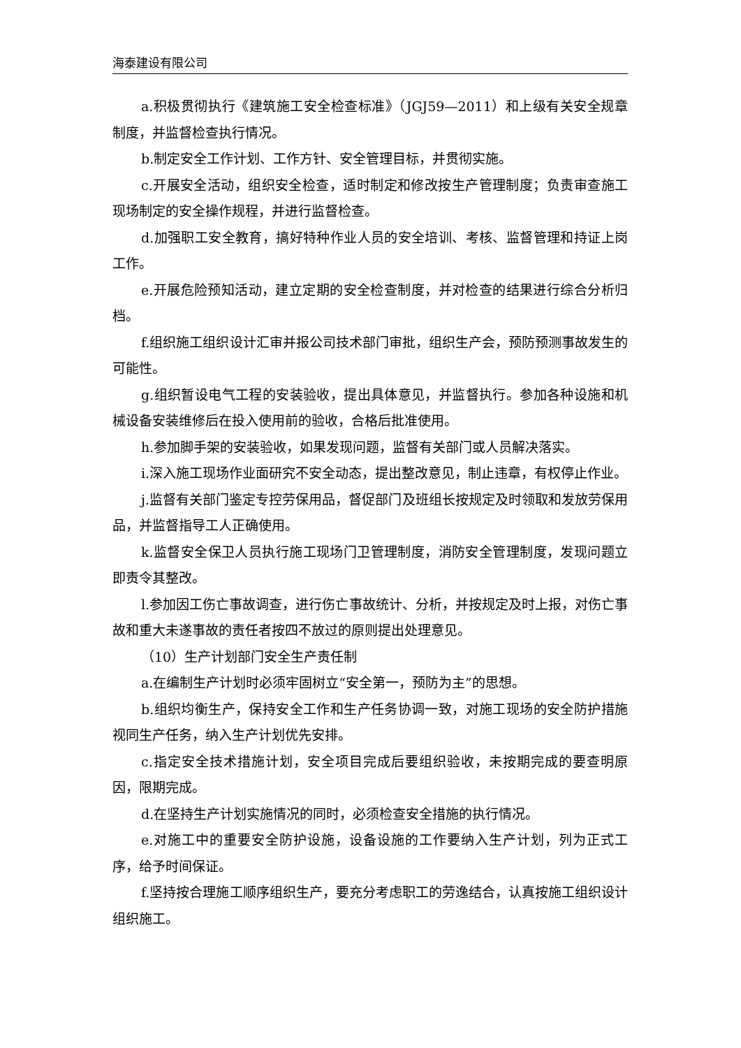海泰建设有限公司
a.积极贯彻执行《建筑施工安全检查标准》（JGJ59—2011）和上级有关安全规章制度，并监督检查执行情况。
b.制定安全工作计划、工作方针、安全管理目标，并贯彻实施。
c.开展安全活动，组织安全检查，适时制定和修改按生产管理制度；负责审查施工现场制定的安全操作规程，并进行监督检查。
d.加强职工安全教育，搞好特种作业人员的安全培训、考核、监督管理和持证上岗工作。
e.开展危险预知活动，建立定期的安全检查制度，并对检查的结果进行综合分析归档。
f.组织施工组织设计汇审并报公司技术部门审批，组织生产会，预防预测事故发生的可能性。
g.组织暂设电气工程的安装验收，提出具体意见，并监督执行。参加各种设施和机械设备安装维修后在投入使用前的验收，合格后批准使用。
h.参加脚手架的安装验收，如果发现问题，监督有关部门或人员解决落实。
i.深入施工现场作业面研究不安全动态，提出整改意见，制止违章，有权停止作业。
j.监督有关部门鉴定专控劳保用品，督促部门及班组长按规定及时领取和发放劳保用品，并监督指导工人正确使用。
k.监督安全保卫人员执行施工现场门卫管理制度，消防安全管理制度，发现问题立即责令其整改。
l.参加因工伤亡事故调查，进行伤亡事故统计、分析，并按规定及时上报，对伤亡事故和重大未遂事故的责任者按四不放过的原则提出处理意见。
（10）生产计划部门安全生产责任制
a.在编制生产计划时必须牢固树立“安全第一，预防为主”的思想。
b.组织均衡生产，保持安全工作和生产任务协调一致，对施工现场的安全防护措施视同生产任务，纳入生产计划优先安排。
c.指定安全技术措施计划，安全项目完成后要组织验收，未按期完成的要查明原因，限期完成。
d.在坚持生产计划实施情况的同时，必须检查安全措施的执行情况。
e.对施工中的重要安全防护设施，设备设施的工作要纳入生产计划，列为正式工序，给予时间保证。
f.坚持按合理施工顺序组织生产，要充分考虑职工的劳逸结合，认真按施工组织设计组织施工。